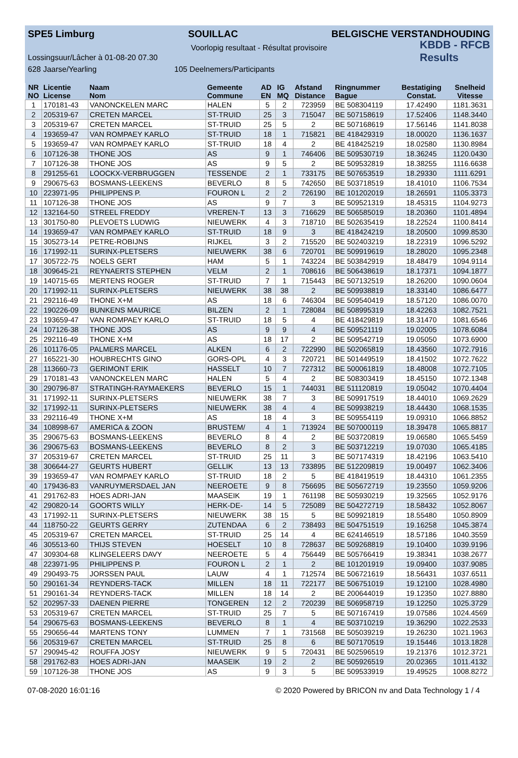SPE5 Limburg SOUILLAC BELGISCHE VERSTANDHOUDING
Voorlopig resultaat - Résultat provisoire
Lossingsuur/Lâcher à 01-08-20 07.30 KBDB - RFCB
Results
628 Jaarse/Yearling 105 Deelnemers/Participants
| NR | Licentie | Naam | Gemeente | AD | IG | Afstand | Ringnummer | Bestatiging | Snelheid |
| --- | --- | --- | --- | --- | --- | --- | --- | --- | --- |
| NO | License | Nom | Commune | EN | MQ | Distance | Bague | Constat. | Vitesse |
| 1 | 170181-43 | VANONCKELEN MARC | HALEN | 5 | 2 | 723959 | BE 508304119 | 17.42490 | 1181.3631 |
| 2 | 205319-67 | CRETEN MARCEL | ST-TRUID | 25 | 3 | 715047 | BE 507158619 | 17.52406 | 1148.3440 |
| 3 | 205319-67 | CRETEN MARCEL | ST-TRUID | 25 | 5 | 2 | BE 507168619 | 17.56146 | 1141.8038 |
| 4 | 193659-47 | VAN ROMPAEY KARLO | ST-TRUID | 18 | 1 | 715821 | BE 418429319 | 18.00020 | 1136.1637 |
| 5 | 193659-47 | VAN ROMPAEY KARLO | ST-TRUID | 18 | 4 | 2 | BE 418425219 | 18.02580 | 1130.8984 |
| 6 | 107126-38 | THONE JOS | AS | 9 | 1 | 746406 | BE 509530719 | 18.36245 | 1120.0430 |
| 7 | 107126-38 | THONE JOS | AS | 9 | 5 | 2 | BE 509532819 | 18.38255 | 1116.6638 |
| 8 | 291255-61 | LOOCKX-VERBRUGGEN | TESSENDE | 2 | 1 | 733175 | BE 507653519 | 18.29330 | 1111.6291 |
| 9 | 290675-63 | BOSMANS-LEEKENS | BEVERLO | 8 | 5 | 742650 | BE 503718519 | 18.41010 | 1106.7534 |
| 10 | 223971-95 | PHILIPPENS P. | FOURON L | 2 | 2 | 726190 | BE 101202019 | 18.26591 | 1105.3373 |
| 11 | 107126-38 | THONE JOS | AS | 9 | 7 | 3 | BE 509521319 | 18.45315 | 1104.9273 |
| 12 | 132164-50 | STREEL FREDDY | VREREN-T | 13 | 3 | 716629 | BE 506585019 | 18.20360 | 1101.4894 |
| 13 | 301750-80 | PLEVOETS LUDWIG | NIEUWERK | 4 | 3 | 718710 | BE 502635419 | 18.22524 | 1100.8414 |
| 14 | 193659-47 | VAN ROMPAEY KARLO | ST-TRUID | 18 | 9 | 3 | BE 418424219 | 18.20500 | 1099.8530 |
| 15 | 305273-14 | PETRE-ROBIJNS | RIJKEL | 3 | 2 | 715520 | BE 502403219 | 18.22319 | 1096.5292 |
| 16 | 171992-11 | SURINX-PLETSERS | NIEUWERK | 38 | 6 | 720701 | BE 509919619 | 18.28020 | 1095.2348 |
| 17 | 305722-75 | NOELS GERT | HAM | 5 | 1 | 743224 | BE 503842919 | 18.48479 | 1094.9114 |
| 18 | 309645-21 | REYNAERTS STEPHEN | VELM | 2 | 1 | 708616 | BE 506438619 | 18.17371 | 1094.1877 |
| 19 | 140715-65 | MERTENS ROGER | ST-TRUID | 7 | 1 | 715443 | BE 507132519 | 18.26200 | 1090.0604 |
| 20 | 171992-11 | SURINX-PLETSERS | NIEUWERK | 38 | 38 | 2 | BE 509938819 | 18.33140 | 1086.6477 |
| 21 | 292116-49 | THONE X+M | AS | 18 | 6 | 746304 | BE 509540419 | 18.57120 | 1086.0070 |
| 22 | 190226-09 | BUNKENS MAURICE | BILZEN | 2 | 1 | 728084 | BE 508995319 | 18.42263 | 1082.7521 |
| 23 | 193659-47 | VAN ROMPAEY KARLO | ST-TRUID | 18 | 5 | 4 | BE 418429819 | 18.31470 | 1081.6546 |
| 24 | 107126-38 | THONE JOS | AS | 9 | 9 | 4 | BE 509521119 | 19.02005 | 1078.6084 |
| 25 | 292116-49 | THONE X+M | AS | 18 | 17 | 2 | BE 509542719 | 19.05050 | 1073.6900 |
| 26 | 101176-05 | PALMERS MARCEL | ALKEN | 6 | 2 | 722990 | BE 502065819 | 18.43560 | 1072.7916 |
| 27 | 165221-30 | HOUBRECHTS GINO | GORS-OPL | 4 | 3 | 720721 | BE 501449519 | 18.41502 | 1072.7622 |
| 28 | 113660-73 | GERIMONT ERIK | HASSELT | 10 | 7 | 727312 | BE 500061819 | 18.48008 | 1072.7105 |
| 29 | 170181-43 | VANONCKELEN MARC | HALEN | 5 | 4 | 2 | BE 508303419 | 18.45150 | 1072.1348 |
| 30 | 290796-87 | STRATINGH-RAYMAEKERS | BEVERLO | 15 | 1 | 744031 | BE 511120819 | 19.05042 | 1070.4404 |
| 31 | 171992-11 | SURINX-PLETSERS | NIEUWERK | 38 | 7 | 3 | BE 509917519 | 18.44010 | 1069.2629 |
| 32 | 171992-11 | SURINX-PLETSERS | NIEUWERK | 38 | 4 | 4 | BE 509938219 | 18.44430 | 1068.1535 |
| 33 | 292116-49 | THONE X+M | AS | 18 | 4 | 3 | BE 509554119 | 19.09310 | 1066.8852 |
| 34 | 108998-67 | AMERICA & ZOON | BRUSTEM/ | 4 | 1 | 713924 | BE 507000119 | 18.39478 | 1065.8817 |
| 35 | 290675-63 | BOSMANS-LEEKENS | BEVERLO | 8 | 4 | 2 | BE 503720819 | 19.06580 | 1065.5459 |
| 36 | 290675-63 | BOSMANS-LEEKENS | BEVERLO | 8 | 2 | 3 | BE 503712219 | 19.07030 | 1065.4185 |
| 37 | 205319-67 | CRETEN MARCEL | ST-TRUID | 25 | 11 | 3 | BE 507174319 | 18.42196 | 1063.5410 |
| 38 | 306644-27 | GEURTS HUBERT | GELLIK | 13 | 13 | 733895 | BE 512209819 | 19.00497 | 1062.3406 |
| 39 | 193659-47 | VAN ROMPAEY KARLO | ST-TRUID | 18 | 2 | 5 | BE 418419519 | 18.44310 | 1061.2355 |
| 40 | 179436-83 | VANRUYMERSDAEL JAN | NEEROETE | 9 | 8 | 756695 | BE 505672719 | 19.23550 | 1059.9206 |
| 41 | 291762-83 | HOES ADRI-JAN | MAASEIK | 19 | 1 | 761198 | BE 505930219 | 19.32565 | 1052.9176 |
| 42 | 290820-14 | GOORTS WILLY | HERK-DE- | 14 | 5 | 725089 | BE 504272719 | 18.58432 | 1052.8067 |
| 43 | 171992-11 | SURINX-PLETSERS | NIEUWERK | 38 | 15 | 5 | BE 509921819 | 18.55480 | 1050.8909 |
| 44 | 118750-22 | GEURTS GERRY | ZUTENDAA | 6 | 2 | 738493 | BE 504751519 | 19.16258 | 1045.3874 |
| 45 | 205319-67 | CRETEN MARCEL | ST-TRUID | 25 | 14 | 4 | BE 624146519 | 18.57186 | 1040.3559 |
| 46 | 305513-60 | THIJS STEVEN | HOESELT | 10 | 8 | 728637 | BE 509268819 | 19.10400 | 1039.9196 |
| 47 | 309304-68 | KLINGELEERS DAVY | NEEROETE | 5 | 4 | 756449 | BE 505766419 | 19.38341 | 1038.2677 |
| 48 | 223971-95 | PHILIPPENS P. | FOURON L | 2 | 1 | 2 | BE 101201919 | 19.09400 | 1037.9085 |
| 49 | 290493-75 | JORSSEN PAUL | LAUW | 4 | 1 | 712574 | BE 506721619 | 18.56431 | 1037.6511 |
| 50 | 290161-34 | REYNDERS-TACK | MILLEN | 18 | 11 | 722177 | BE 506751019 | 19.12100 | 1028.4980 |
| 51 | 290161-34 | REYNDERS-TACK | MILLEN | 18 | 14 | 2 | BE 200644019 | 19.12350 | 1027.8880 |
| 52 | 202957-33 | DAENEN PIERRE | TONGEREN | 12 | 2 | 720239 | BE 506958719 | 19.12250 | 1025.3729 |
| 53 | 205319-67 | CRETEN MARCEL | ST-TRUID | 25 | 7 | 5 | BE 507167419 | 19.07586 | 1024.4569 |
| 54 | 290675-63 | BOSMANS-LEEKENS | BEVERLO | 8 | 1 | 4 | BE 503710219 | 19.36290 | 1022.2533 |
| 55 | 290656-44 | MARTENS TONY | LUMMEN | 7 | 1 | 731568 | BE 505039219 | 19.26230 | 1021.1963 |
| 56 | 205319-67 | CRETEN MARCEL | ST-TRUID | 25 | 8 | 6 | BE 507170519 | 19.15446 | 1013.1828 |
| 57 | 290945-42 | ROUFFA JOSY | NIEUWERK | 9 | 5 | 720431 | BE 502596519 | 19.21376 | 1012.3721 |
| 58 | 291762-83 | HOES ADRI-JAN | MAASEIK | 19 | 2 | 2 | BE 505926519 | 20.02365 | 1011.4132 |
| 59 | 107126-38 | THONE JOS | AS | 9 | 3 | 5 | BE 509533919 | 19.49525 | 1008.8272 |
07-08-2020 16:01:16 © 2020 Powered by BRICON nv and Data Technology 1 / 4